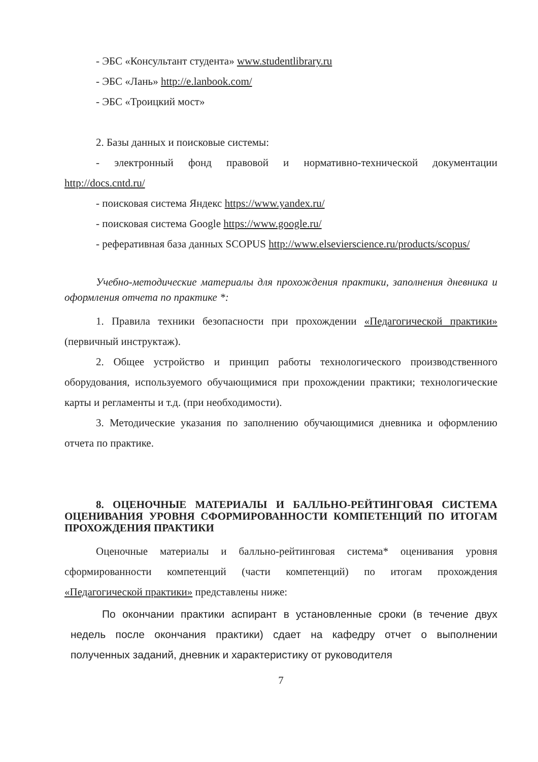- ЭБС «Консультант студента» www.studentlibrary.ru
- ЭБС «Лань» http://e.lanbook.com/
- ЭБС «Троицкий мост»
2. Базы данных и поисковые системы:
- электронный фонд правовой и нормативно-технической документации http://docs.cntd.ru/
- поисковая система Яндекс https://www.yandex.ru/
- поисковая система Google https://www.google.ru/
- реферативная база данных SCOPUS http://www.elsevierscience.ru/products/scopus/
Учебно-методические материалы для прохождения практики, заполнения дневника и оформления отчета по практике *:
1. Правила техники безопасности при прохождении «Педагогической практики» (первичный инструктаж).
2. Общее устройство и принцип работы технологического производственного оборудования, используемого обучающимися при прохождении практики; технологические карты и регламенты и т.д. (при необходимости).
3. Методические указания по заполнению обучающимися дневника и оформлению отчета по практике.
8. ОЦЕНОЧНЫЕ МАТЕРИАЛЫ И БАЛЛЬНО-РЕЙТИНГОВАЯ СИСТЕМА ОЦЕНИВАНИЯ УРОВНЯ СФОРМИРОВАННОСТИ КОМПЕТЕНЦИЙ ПО ИТОГАМ ПРОХОЖДЕНИЯ ПРАКТИКИ
Оценочные материалы и балльно-рейтинговая система* оценивания уровня сформированности компетенций (части компетенций) по итогам прохождения «Педагогической практики» представлены ниже:
По окончании практики аспирант в установленные сроки (в течение двух недель после окончания практики) сдает на кафедру отчет о выполнении полученных заданий, дневник и характеристику от руководителя
7